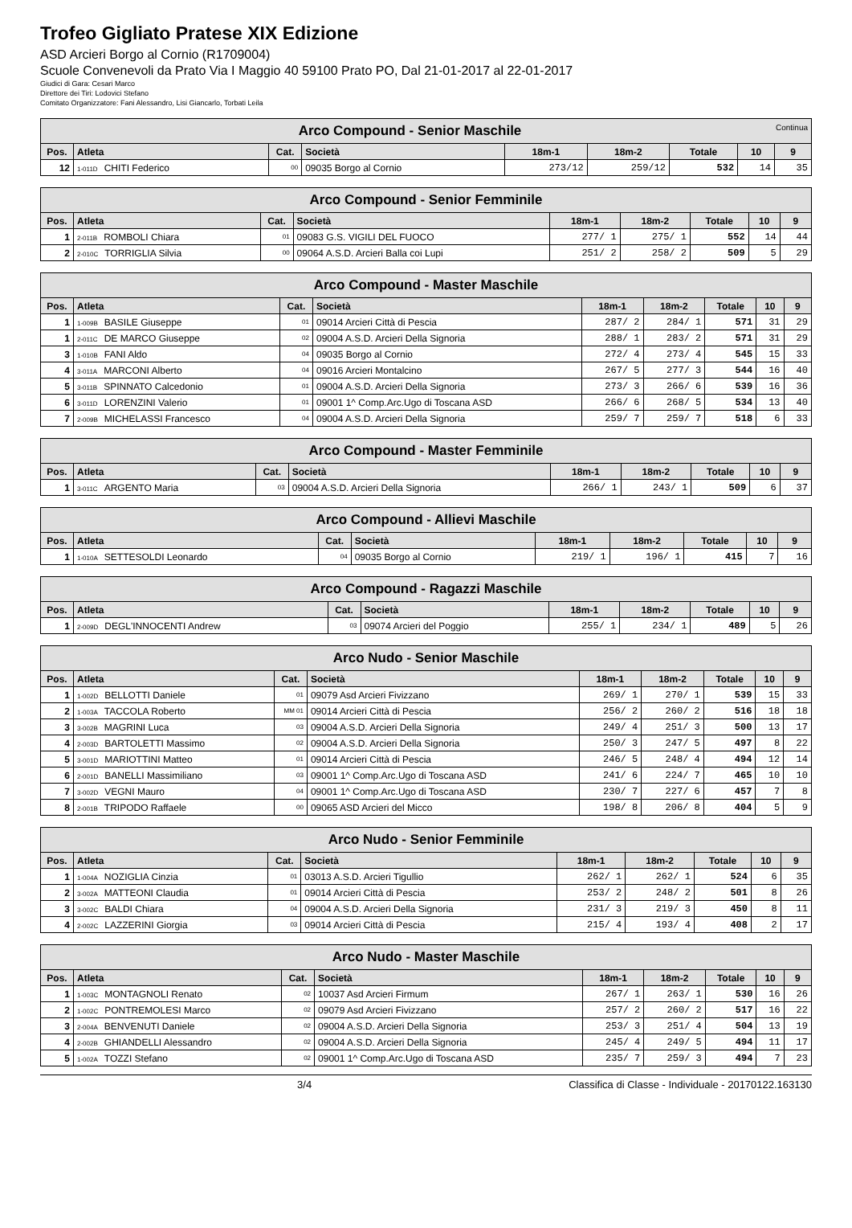Trofeo Gigliato Pratese XIX Edizione
ASD Arcieri Borgo al Cornio (R1709004)
Scuole Convenevoli da Prato Via I Maggio 40 59100 Prato PO, Dal 21-01-2017 al 22-01-2017
Giudici di Gara: Cesari Marco
Direttore dei Tiri: Lodovici Stefano
Comitato Organizzatore: Fani Alessandro, Lisi Giancarlo, Torbati Leila
| Arco Compound - Senior Maschile Continua | | | | | | | | |
| Pos. | Atleta | Cat. | Società | 18m-1 | 18m-2 | Totale | 10 | 9 |
| 12 | 1-011D CHITI Federico | 00 | 09035 Borgo al Cornio | 273/12 | 259/12 | 532 | 14 | 35 |
| Arco Compound - Senior Femminile | | | | | | | | |
| Pos. | Atleta | Cat. | Società | 18m-1 | 18m-2 | Totale | 10 | 9 |
| 1 | 2-011B ROMBOLI Chiara | 01 | 09083 G.S. VIGILI DEL FUOCO | 277/ 1 | 275/ 1 | 552 | 14 | 44 |
| 2 | 2-010C TORRIGLIA Silvia | 00 | 09064 A.S.D. Arcieri Balla coi Lupi | 251/ 2 | 258/ 2 | 509 | 5 | 29 |
| Arco Compound - Master Maschile | | | | | | | | |
| Pos. | Atleta | Cat. | Società | 18m-1 | 18m-2 | Totale | 10 | 9 |
| 1 | 1-009B BASILE Giuseppe | 01 | 09014 Arcieri Città di Pescia | 287/ 2 | 284/ 1 | 571 | 31 | 29 |
| 1 | 2-011C DE MARCO Giuseppe | 02 | 09004 A.S.D. Arcieri Della Signoria | 288/ 1 | 283/ 2 | 571 | 31 | 29 |
| 3 | 1-010B FANI Aldo | 04 | 09035 Borgo al Cornio | 272/ 4 | 273/ 4 | 545 | 15 | 33 |
| 4 | 3-011A MARCONI Alberto | 04 | 09016 Arcieri Montalcino | 267/ 5 | 277/ 3 | 544 | 16 | 40 |
| 5 | 3-011B SPINNATO Calcedonio | 01 | 09004 A.S.D. Arcieri Della Signoria | 273/ 3 | 266/ 6 | 539 | 16 | 36 |
| 6 | 3-011D LORENZINI Valerio | 01 | 09001 1^ Comp.Arc.Ugo di Toscana ASD | 266/ 6 | 268/ 5 | 534 | 13 | 40 |
| 7 | 2-009B MICHELASSI Francesco | 04 | 09004 A.S.D. Arcieri Della Signoria | 259/ 7 | 259/ 7 | 518 | 6 | 33 |
| Arco Compound - Master Femminile | | | | | | | | |
| Pos. | Atleta | Cat. | Società | 18m-1 | 18m-2 | Totale | 10 | 9 |
| 1 | 3-011C ARGENTO Maria | 03 | 09004 A.S.D. Arcieri Della Signoria | 266/ 1 | 243/ 1 | 509 | 6 | 37 |
| Arco Compound - Allievi Maschile | | | | | | | | |
| Pos. | Atleta | Cat. | Società | 18m-1 | 18m-2 | Totale | 10 | 9 |
| 1 | 1-010A SETTESOLDI Leonardo | 04 | 09035 Borgo al Cornio | 219/ 1 | 196/ 1 | 415 | 7 | 16 |
| Arco Compound - Ragazzi Maschile | | | | | | | | |
| Pos. | Atleta | Cat. | Società | 18m-1 | 18m-2 | Totale | 10 | 9 |
| 1 | 2-009D DEGL'INNOCENTI Andrew | 03 | 09074 Arcieri del Poggio | 255/ 1 | 234/ 1 | 489 | 5 | 26 |
| Arco Nudo - Senior Maschile | | | | | | | | |
| Pos. | Atleta | Cat. | Società | 18m-1 | 18m-2 | Totale | 10 | 9 |
| 1 | 1-002D BELLOTTI Daniele | 01 | 09079 Asd Arcieri Fivizzano | 269/ 1 | 270/ 1 | 539 | 15 | 33 |
| 2 | 1-003A TACCOLA Roberto | MM 01 | 09014 Arcieri Città di Pescia | 256/ 2 | 260/ 2 | 516 | 18 | 18 |
| 3 | 3-002B MAGRINI Luca | 03 | 09004 A.S.D. Arcieri Della Signoria | 249/ 4 | 251/ 3 | 500 | 13 | 17 |
| 4 | 2-003D BARTOLETTI Massimo | 02 | 09004 A.S.D. Arcieri Della Signoria | 250/ 3 | 247/ 5 | 497 | 8 | 22 |
| 5 | 3-001D MARIOTTINI Matteo | 01 | 09014 Arcieri Città di Pescia | 246/ 5 | 248/ 4 | 494 | 12 | 14 |
| 6 | 2-001D BANELLI Massimiliano | 03 | 09001 1^ Comp.Arc.Ugo di Toscana ASD | 241/ 6 | 224/ 7 | 465 | 10 | 10 |
| 7 | 3-002D VEGNI Mauro | 04 | 09001 1^ Comp.Arc.Ugo di Toscana ASD | 230/ 7 | 227/ 6 | 457 | 7 | 8 |
| 8 | 2-001B TRIPODO Raffaele | 00 | 09065 ASD Arcieri del Micco | 198/ 8 | 206/ 8 | 404 | 5 | 9 |
| Arco Nudo - Senior Femminile | | | | | | | | |
| Pos. | Atleta | Cat. | Società | 18m-1 | 18m-2 | Totale | 10 | 9 |
| 1 | 1-004A NOZIGLIA Cinzia | 01 | 03013 A.S.D. Arcieri Tigullio | 262/ 1 | 262/ 1 | 524 | 6 | 35 |
| 2 | 3-002A MATTEONI Claudia | 01 | 09014 Arcieri Città di Pescia | 253/ 2 | 248/ 2 | 501 | 8 | 26 |
| 3 | 3-002C BALDI Chiara | 04 | 09004 A.S.D. Arcieri Della Signoria | 231/ 3 | 219/ 3 | 450 | 8 | 11 |
| 4 | 2-002C LAZZERINI Giorgia | 03 | 09014 Arcieri Città di Pescia | 215/ 4 | 193/ 4 | 408 | 2 | 17 |
| Arco Nudo - Master Maschile | | | | | | | | |
| Pos. | Atleta | Cat. | Società | 18m-1 | 18m-2 | Totale | 10 | 9 |
| 1 | 1-003C MONTAGNOLI Renato | 02 | 10037 Asd Arcieri Firmum | 267/ 1 | 263/ 1 | 530 | 16 | 26 |
| 2 | 1-002C PONTREMOLESI Marco | 02 | 09079 Asd Arcieri Fivizzano | 257/ 2 | 260/ 2 | 517 | 16 | 22 |
| 3 | 2-004A BENVENUTI Daniele | 02 | 09004 A.S.D. Arcieri Della Signoria | 253/ 3 | 251/ 4 | 504 | 13 | 19 |
| 4 | 2-002B GHIANDELLI Alessandro | 02 | 09004 A.S.D. Arcieri Della Signoria | 245/ 4 | 249/ 5 | 494 | 11 | 17 |
| 5 | 1-002A TOZZI Stefano | 02 | 09001 1^ Comp.Arc.Ugo di Toscana ASD | 235/ 7 | 259/ 3 | 494 | 7 | 23 |
3/4 Classifica di Classe - Individuale - 20170122.163130